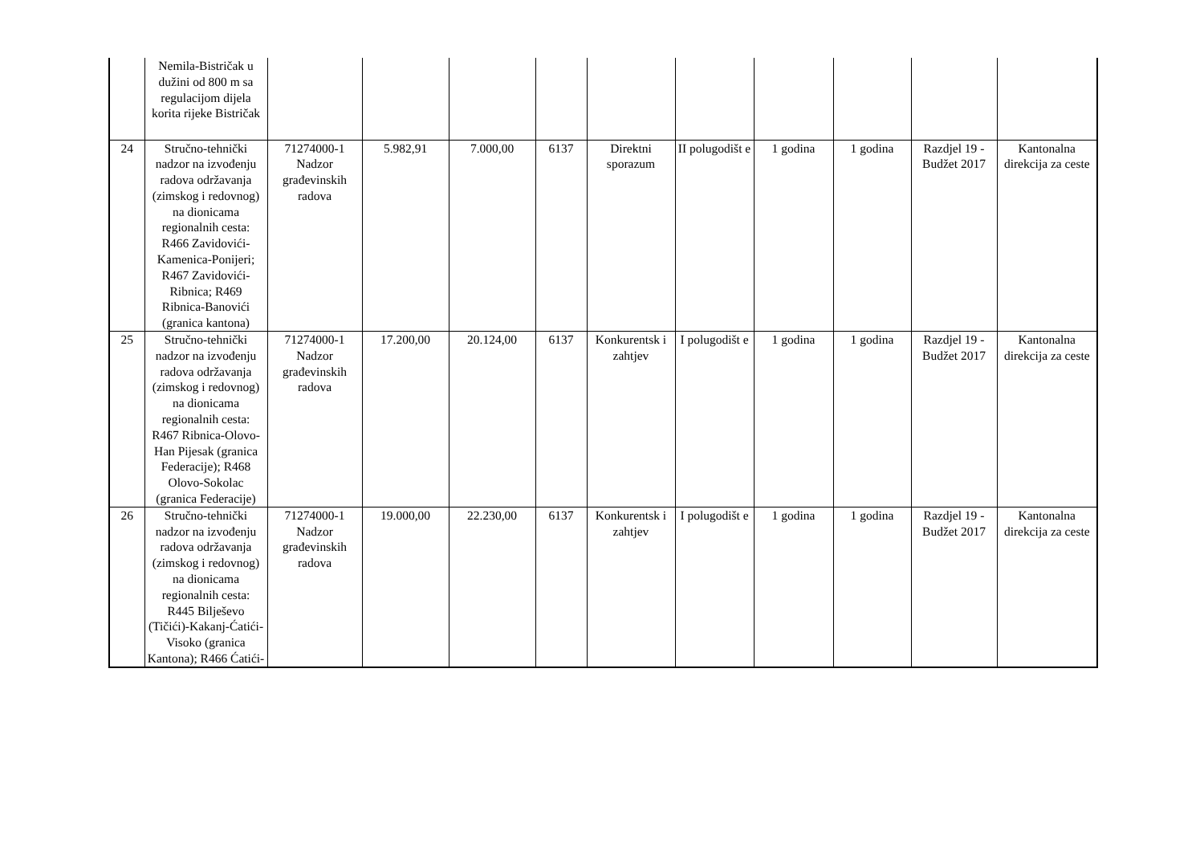| | Nemila-Bistričak u dužini od 800 m sa regulacijom dijela korita rijeke Bistričak | | | | | | | | | | |
| 24 | Stručno-tehnički nadzor na izvođenju radova održavanja (zimskog i redovnog) na dionicama regionalnih cesta: R466 Zavidovići-Kamenica-Ponijeri; R467 Zavidovići-Ribnica; R469 Ribnica-Banovići (granica kantona) | 71274000-1 Nadzor građevinskih radova | 5.982,91 | 7.000,00 | 6137 | Direktni sporazum | II polugodišt e | 1 godina | 1 godina | Razdjel 19 - Budžet 2017 | Kantonalna direkcija za ceste |
| 25 | Stručno-tehnički nadzor na izvođenju radova održavanja (zimskog i redovnog) na dionicama regionalnih cesta: R467 Ribnica-Olovo-Han Pijesak (granica Federacije); R468 Olovo-Sokolac (granica Federacije) | 71274000-1 Nadzor građevinskih radova | 17.200,00 | 20.124,00 | 6137 | Konkurentsk i zahtjev | I polugodišt e | 1 godina | 1 godina | Razdjel 19 - Budžet 2017 | Kantonalna direkcija za ceste |
| 26 | Stručno-tehnički nadzor na izvođenju radova održavanja (zimskog i redovnog) na dionicama regionalnih cesta: R445 Bilješevo (Tičići)-Kakanj-Ćatići-Visoko (granica Kantona); R466 Ćatići- | 71274000-1 Nadzor građevinskih radova | 19.000,00 | 22.230,00 | 6137 | Konkurentsk i zahtjev | I polugodišt e | 1 godina | 1 godina | Razdjel 19 - Budžet 2017 | Kantonalna direkcija za ceste |